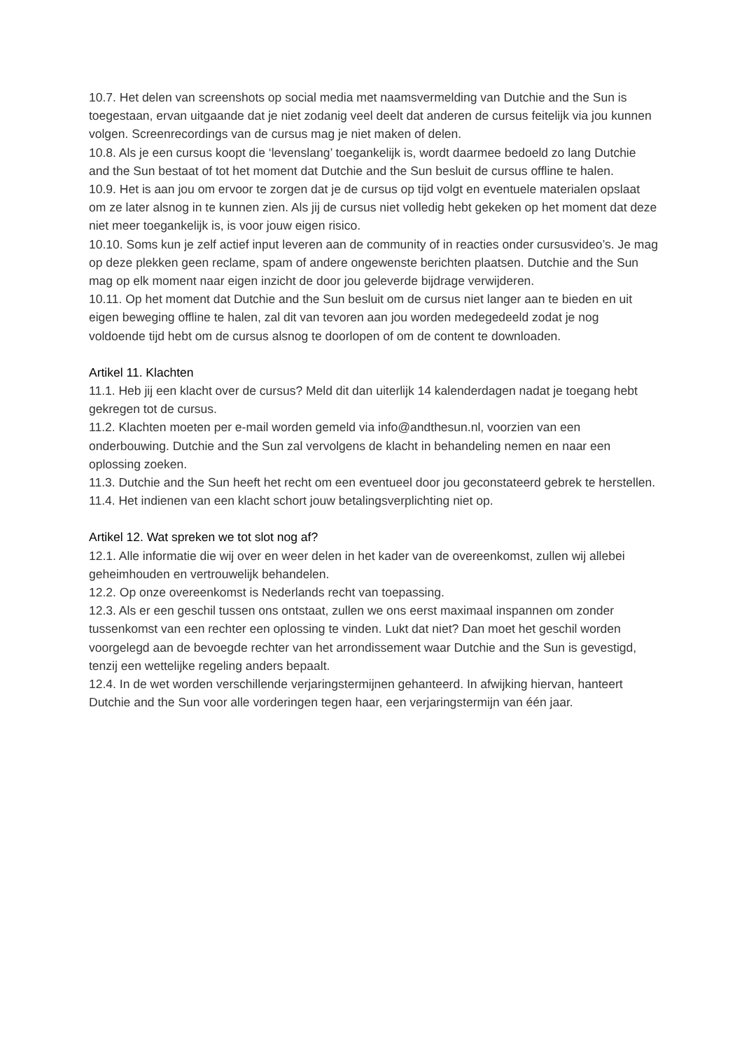10.7. Het delen van screenshots op social media met naamsvermelding van Dutchie and the Sun is toegestaan, ervan uitgaande dat je niet zodanig veel deelt dat anderen de cursus feitelijk via jou kunnen volgen. Screenrecordings van de cursus mag je niet maken of delen.
10.8. Als je een cursus koopt die ‘levenslang’ toegankelijk is, wordt daarmee bedoeld zo lang Dutchie and the Sun bestaat of tot het moment dat Dutchie and the Sun besluit de cursus offline te halen.
10.9. Het is aan jou om ervoor te zorgen dat je de cursus op tijd volgt en eventuele materialen opslaat om ze later alsnog in te kunnen zien. Als jij de cursus niet volledig hebt gekeken op het moment dat deze niet meer toegankelijk is, is voor jouw eigen risico.
10.10. Soms kun je zelf actief input leveren aan de community of in reacties onder cursusvideo’s. Je mag op deze plekken geen reclame, spam of andere ongewenste berichten plaatsen. Dutchie and the Sun mag op elk moment naar eigen inzicht de door jou geleverde bijdrage verwijderen.
10.11. Op het moment dat Dutchie and the Sun besluit om de cursus niet langer aan te bieden en uit eigen beweging offline te halen, zal dit van tevoren aan jou worden medegedeeld zodat je nog voldoende tijd hebt om de cursus alsnog te doorlopen of om de content te downloaden.
Artikel 11. Klachten
11.1. Heb jij een klacht over de cursus? Meld dit dan uiterlijk 14 kalenderdagen nadat je toegang hebt gekregen tot de cursus.
11.2. Klachten moeten per e-mail worden gemeld via info@andthesun.nl, voorzien van een onderbouwing. Dutchie and the Sun zal vervolgens de klacht in behandeling nemen en naar een oplossing zoeken.
11.3. Dutchie and the Sun heeft het recht om een eventueel door jou geconstateerd gebrek te herstellen.
11.4. Het indienen van een klacht schort jouw betalingsverplichting niet op.
Artikel 12. Wat spreken we tot slot nog af?
12.1. Alle informatie die wij over en weer delen in het kader van de overeenkomst, zullen wij allebei geheimhouden en vertrouwelijk behandelen.
12.2. Op onze overeenkomst is Nederlands recht van toepassing.
12.3. Als er een geschil tussen ons ontstaat, zullen we ons eerst maximaal inspannen om zonder tussenkomst van een rechter een oplossing te vinden. Lukt dat niet? Dan moet het geschil worden voorgelegd aan de bevoegde rechter van het arrondissement waar Dutchie and the Sun is gevestigd, tenzij een wettelijke regeling anders bepaalt.
12.4. In de wet worden verschillende verjaringstermijnen gehanteerd. In afwijking hiervan, hanteert Dutchie and the Sun voor alle vorderingen tegen haar, een verjaringstermijn van één jaar.